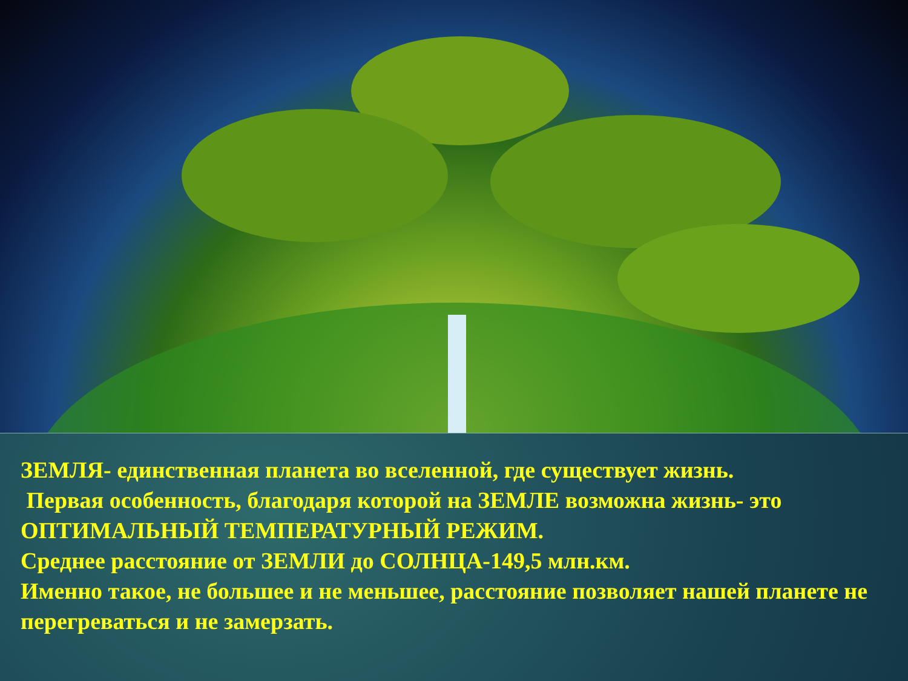ЗЕМЛЯ- единственная планета во вселенной, где существует жизнь.
Первая особенность, благодаря которой на ЗЕМЛЕ возможна жизнь- это ОПТИМАЛЬНЫЙ ТЕМПЕРАТУРНЫЙ РЕЖИМ.
Среднее расстояние от ЗЕМЛИ до СОЛНЦА-149,5 млн.км.
Именно такое, не большее и не меньшее, расстояние позволяет нашей планете не перегреваться и не замерзать.